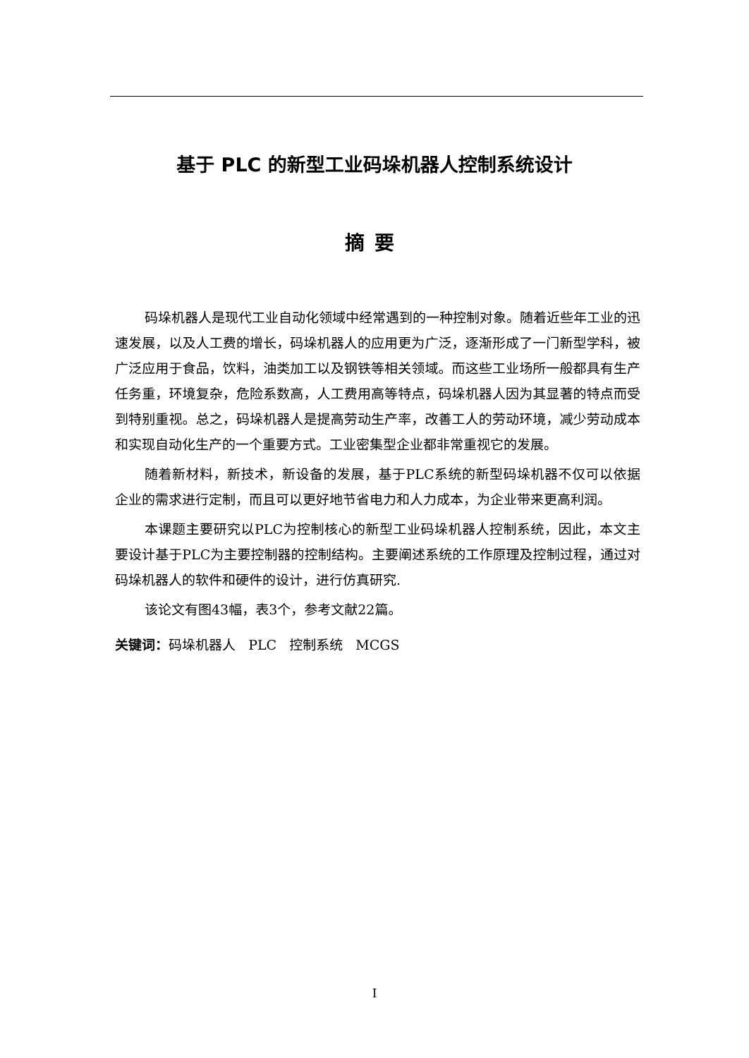基于 PLC 的新型工业码垛机器人控制系统设计
摘要
码垛机器人是现代工业自动化领域中经常遇到的一种控制对象。随着近些年工业的迅速发展，以及人工费的增长，码垛机器人的应用更为广泛，逐渐形成了一门新型学科，被广泛应用于食品，饮料，油类加工以及钢铁等相关领域。而这些工业场所一般都具有生产任务重，环境复杂，危险系数高，人工费用高等特点，码垛机器人因为其显著的特点而受到特别重视。总之，码垛机器人是提高劳动生产率，改善工人的劳动环境，减少劳动成本和实现自动化生产的一个重要方式。工业密集型企业都非常重视它的发展。
随着新材料，新技术，新设备的发展，基于PLC系统的新型码垛机器不仅可以依据企业的需求进行定制，而且可以更好地节省电力和人力成本，为企业带来更高利润。
本课题主要研究以PLC为控制核心的新型工业码垛机器人控制系统，因此，本文主要设计基于PLC为主要控制器的控制结构。主要阐述系统的工作原理及控制过程，通过对码垛机器人的软件和硬件的设计，进行仿真研究.
该论文有图43幅，表3个，参考文献22篇。
关键词：码垛机器人 PLC 控制系统 MCGS
I